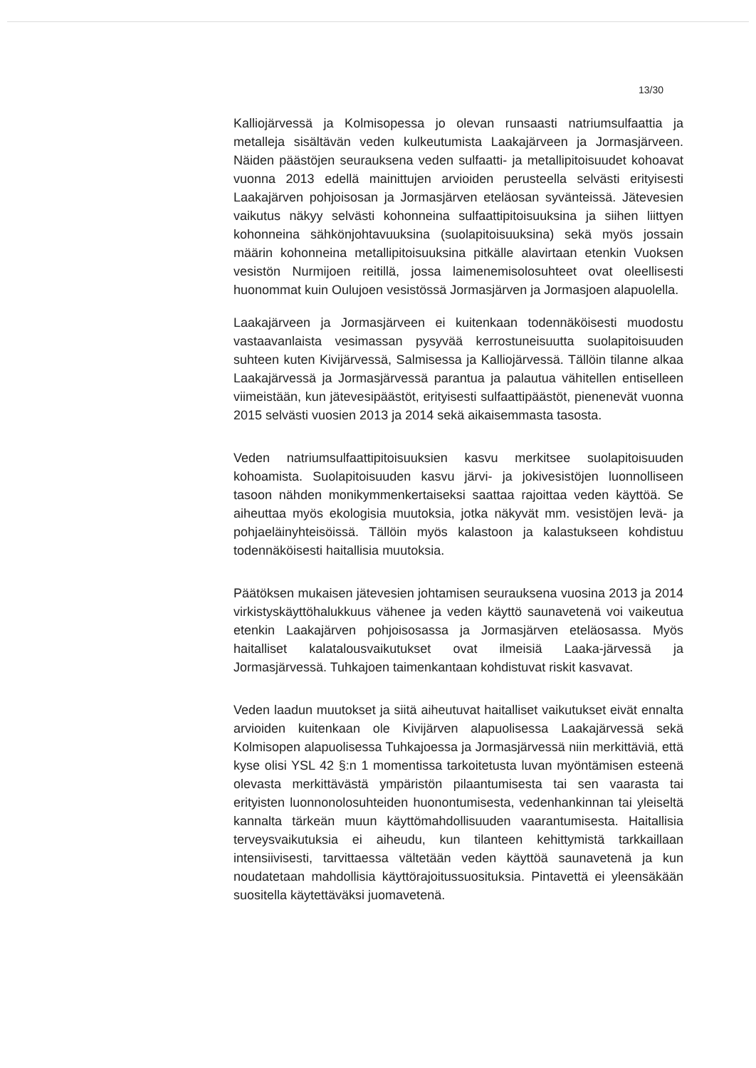13/30
Kalliojärvessä ja Kolmisopessa jo olevan runsaasti natriumsulfaattia ja metalleja sisältävän veden kulkeutumista Laakajärveen ja Jormasjärveen. Näiden päästöjen seurauksena veden sulfaatti- ja metallipitoisuudet kohoavat vuonna 2013 edellä mainittujen arvioiden perusteella selvästi erityisesti Laakajärven pohjoisosan ja Jormasjärven eteläosan syvänteissä. Jätevesien vaikutus näkyy selvästi kohonneina sulfaattipitoisuuksina ja siihen liittyen kohonneina sähkönjohtavuuksina (suolapitoisuuksina) sekä myös jossain määrin kohonneina metallipitoisuuksina pitkälle alavirtaan etenkin Vuoksen vesistön Nurmijoen reitillä, jossa laimenemisolosuhteet ovat oleellisesti huonommat kuin Oulujoen vesistössä Jormasjärven ja Jormasjoen alapuolella.
Laakajärveen ja Jormasjärveen ei kuitenkaan todennäköisesti muodostu vastaavanlaista vesimassan pysyvää kerrostuneisuutta suolapitoisuuden suhteen kuten Kivijärvessä, Salmisessa ja Kalliojärvessä. Tällöin tilanne alkaa Laakajärvessä ja Jormasjärvessä parantua ja palautua vähitellen entiselleen viimeistään, kun jätevesipäästöt, erityisesti sulfaattipäästöt, pienenevät vuonna 2015 selvästi vuosien 2013 ja 2014 sekä aikaisemmasta tasosta.
Veden natriumsulfaattipitoisuuksien kasvu merkitsee suolapitoisuuden kohoamista. Suolapitoisuuden kasvu järvi- ja jokivesistöjen luonnolliseen tasoon nähden monikymmenkertaiseksi saattaa rajoittaa veden käyttöä. Se aiheuttaa myös ekologisia muutoksia, jotka näkyvät mm. vesistöjen levä- ja pohjaeläinyhteisöissä. Tällöin myös kalastoon ja kalastukseen kohdistuu todennäköisesti haitallisia muutoksia.
Päätöksen mukaisen jätevesien johtamisen seurauksena vuosina 2013 ja 2014 virkistyskäyttöhalukkuus vähenee ja veden käyttö saunavetenä voi vaikeutua etenkin Laakajärven pohjoisosassa ja Jormasjärven eteläosassa. Myös haitalliset kalatalousvaikutukset ovat ilmeisiä Laaka-järvessä ja Jormasjärvessä. Tuhkajoen taimenkantaan kohdistuvat riskit kasvavat.
Veden laadun muutokset ja siitä aiheutuvat haitalliset vaikutukset eivät ennalta arvioiden kuitenkaan ole Kivijärven alapuolisessa Laakajärvessä sekä Kolmisopen alapuolisessa Tuhkajoessa ja Jormasjärvessä niin merkittäviä, että kyse olisi YSL 42 §:n 1 momentissa tarkoitetusta luvan myöntämisen esteenä olevasta merkittävästä ympäristön pilaantumisesta tai sen vaarasta tai erityisten luonnonolosuhteiden huonontumisesta, vedenhankinnan tai yleiseltä kannalta tärkeän muun käyttömahdollisuuden vaarantumisesta. Haitallisia terveysvaikutuksia ei aiheudu, kun tilanteen kehittymistä tarkkaillaan intensiivisesti, tarvittaessa vältetään veden käyttöä saunavetenä ja kun noudatetaan mahdollisia käyttörajoitussuosituksia. Pintavettä ei yleensäkään suositella käytettäväksi juomavetenä.